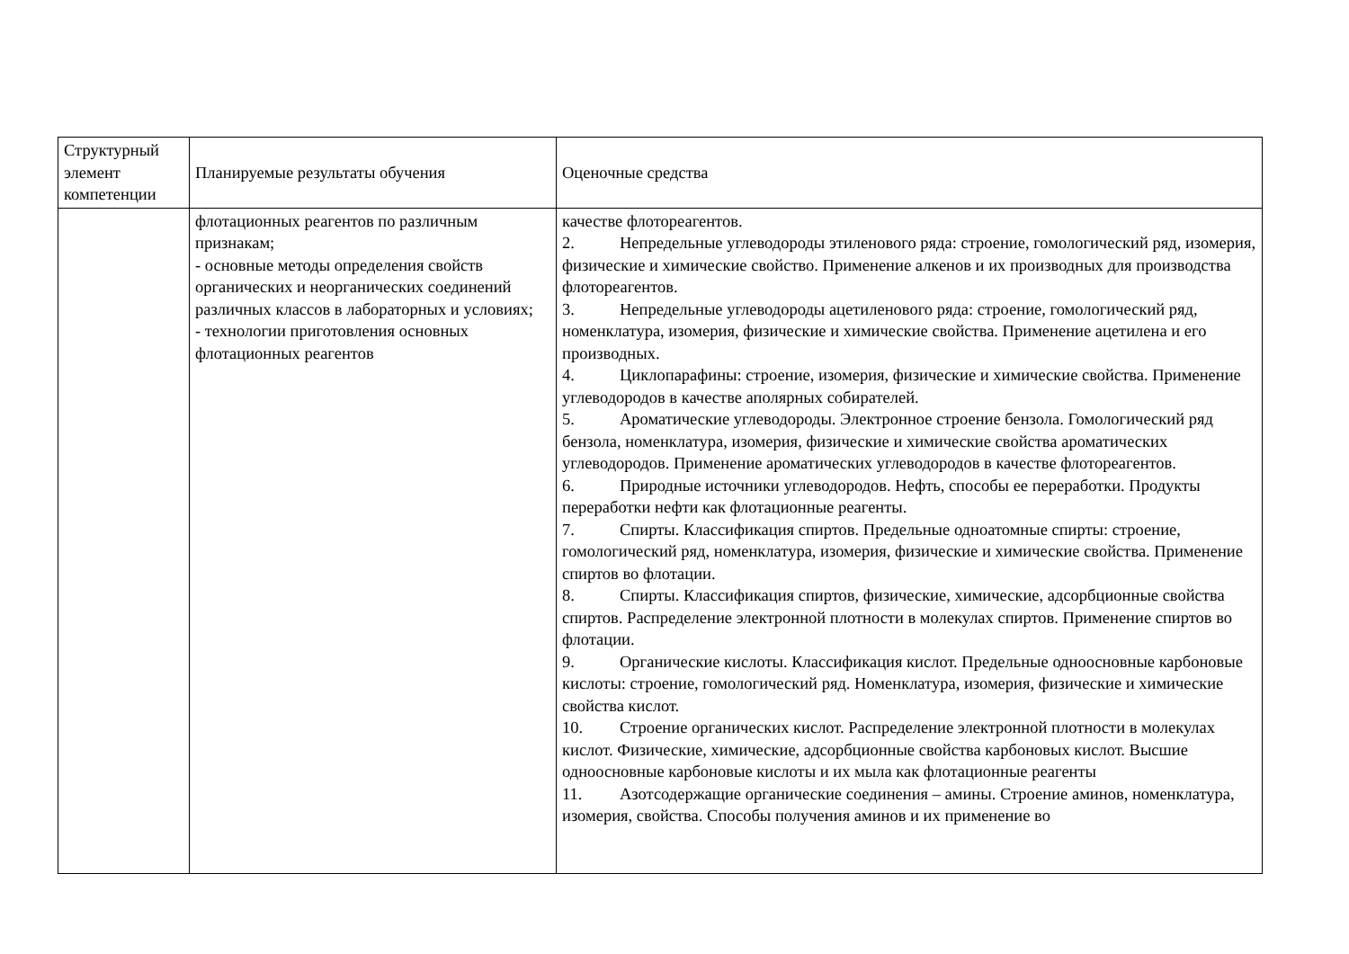| Структурный элемент компетенции | Планируемые результаты обучения | Оценочные средства |
| --- | --- | --- |
| | флотационных реагентов по различным признакам; - основные методы определения свойств органических и неорганических соединений различных классов в лабораторных и условиях; - технологии приготовления основных флотационных реагентов | качестве флотореагентов. 2. Непредельные углеводороды этиленового ряда: строение, гомологический ряд, изомерия, физические и химические свойство. Применение алкенов и их производных для производства флотореагентов. 3. Непредельные углеводороды ацетиленового ряда: строение, гомологический ряд, номенклатура, изомерия, физические и химические свойства. Применение ацетилена и его производных. 4. Циклопарафины: строение, изомерия, физические и химические свойства. Применение углеводородов в качестве аполярных собирателей. 5. Ароматические углеводороды. Электронное строение бензола. Гомологический ряд бензола, номенклатура, изомерия, физические и химические свойства ароматических углеводородов. Применение ароматических углеводородов в качестве флотореагентов. 6. Природные источники углеводородов. Нефть, способы ее переработки. Продукты переработки нефти как флотационные реагенты. 7. Спирты. Классификация спиртов. Предельные одноатомные спирты: строение, гомологический ряд, номенклатура, изомерия, физические и химические свойства. Применение спиртов во флотации. 8. Спирты. Классификация спиртов, физические, химические, адсорбционные свойства спиртов. Распределение электронной плотности в молекулах спиртов. Применение спиртов во флотации. 9. Органические кислоты. Классификация кислот. Предельные одноосновные карбоновые кислоты: строение, гомологический ряд. Номенклатура, изомерия, физические и химические свойства кислот. 10. Строение органических кислот. Распределение электронной плотности в молекулах кислот. Физические, химические, адсорбционные свойства карбоновых кислот. Высшие одноосновные карбоновые кислоты и их мыла как флотационные реагенты 11. Азотсодержащие органические соединения – амины. Строение аминов, номенклатура, изомерия, свойства. Способы получения аминов и их применение во |